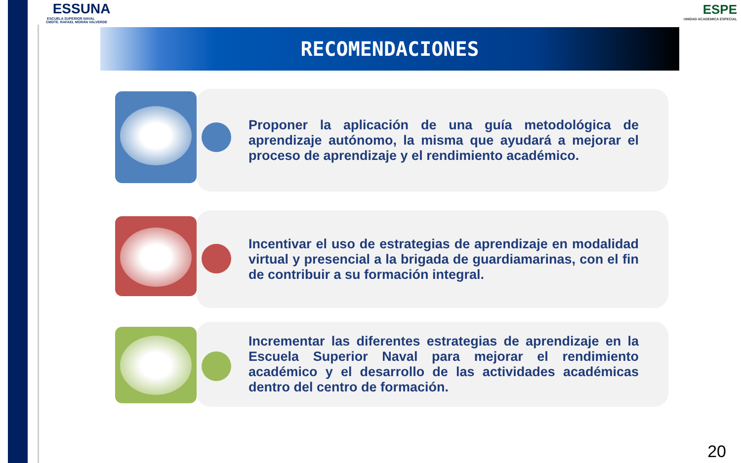ESSUNA
ESCUELA SUPERIOR NAVAL
CMDTE. RAFAEL MORÁN VALVERDE
ESPE
UNIDAD ACADEMICA ESPECIAL
RECOMENDACIONES
Proponer la aplicación de una guía metodológica de aprendizaje autónomo, la misma que ayudará a mejorar el proceso de aprendizaje y el rendimiento académico.
Incentivar el uso de estrategias de aprendizaje en modalidad virtual y presencial a la brigada de guardiamarinas, con el fin de contribuir a su formación integral.
Incrementar las diferentes estrategias de aprendizaje en la Escuela Superior Naval para mejorar el rendimiento académico y el desarrollo de las actividades académicas dentro del centro de formación.
20